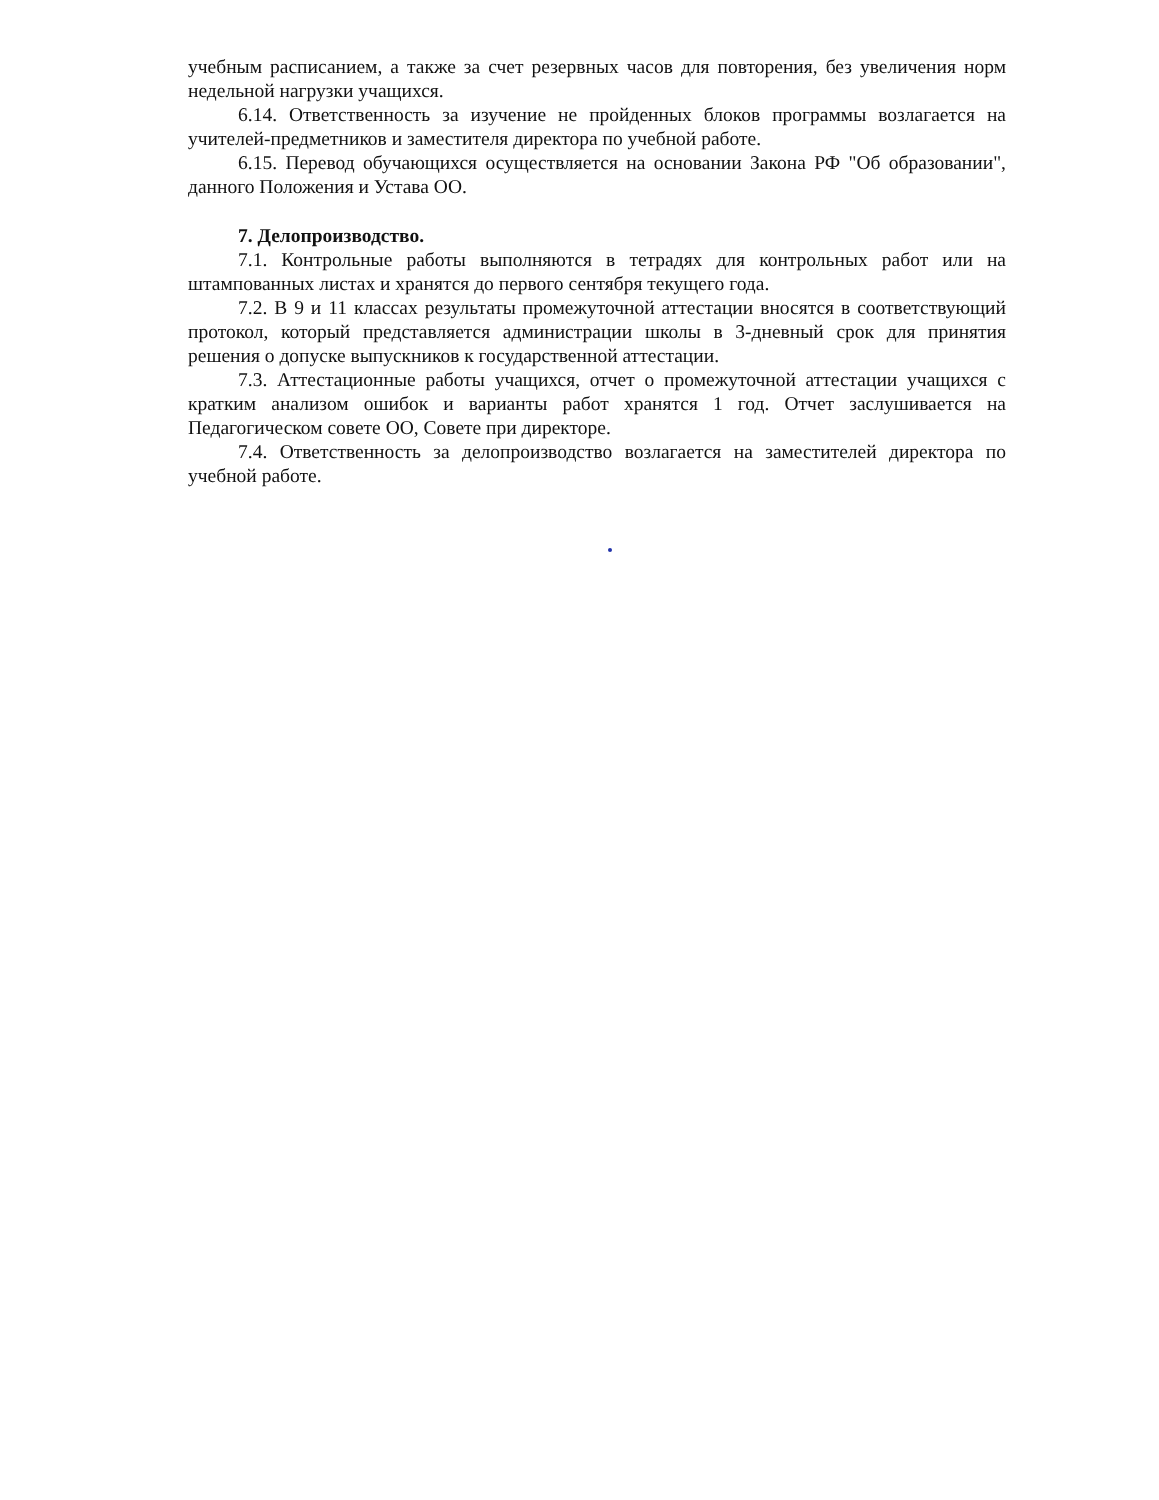учебным расписанием, а также за счет резервных часов для повторения, без увеличения норм недельной нагрузки учащихся.
6.14. Ответственность за изучение не пройденных блоков программы возлагается на учителей-предметников и заместителя директора по учебной работе.
6.15. Перевод обучающихся осуществляется на основании Закона РФ "Об образовании", данного Положения и Устава ОО.
7. Делопроизводство.
7.1. Контрольные работы выполняются в тетрадях для контрольных работ или на штампованных листах и хранятся до первого сентября текущего года.
7.2. В 9 и 11 классах результаты промежуточной аттестации вносятся в соответствующий протокол, который представляется администрации школы в 3-дневный срок для принятия решения о допуске выпускников к государственной аттестации.
7.3. Аттестационные работы учащихся, отчет о промежуточной аттестации учащихся с кратким анализом ошибок и варианты работ хранятся 1 год. Отчет заслушивается на Педагогическом совете ОО, Совете при директоре.
7.4. Ответственность за делопроизводство возлагается на заместителей директора по учебной работе.